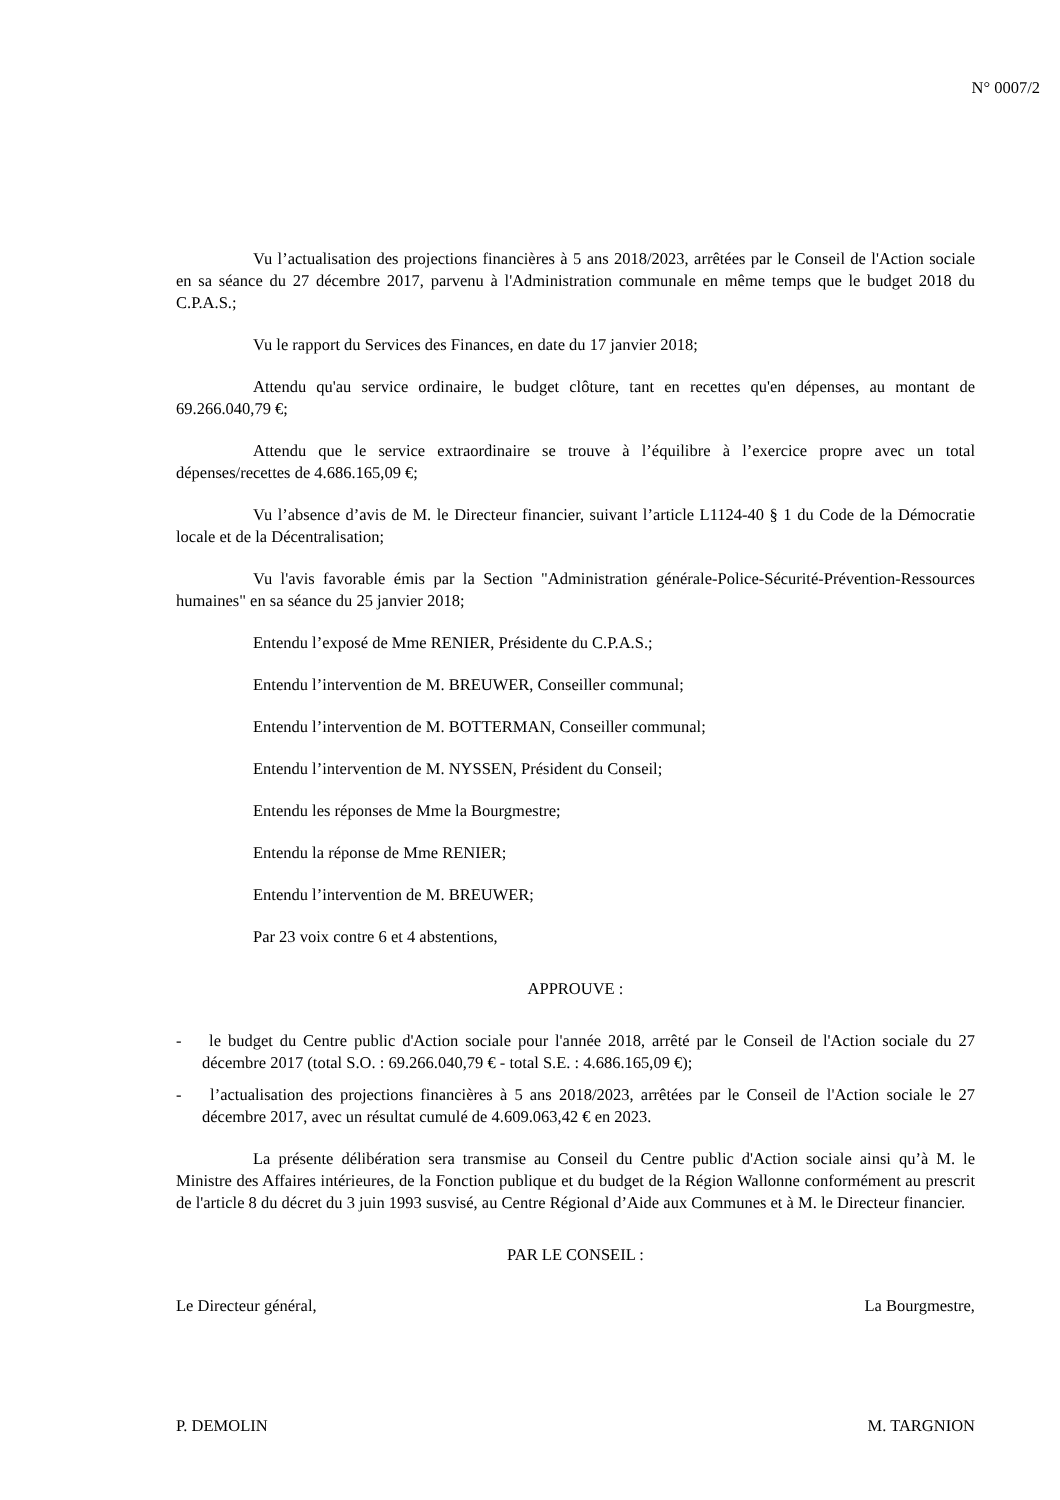N° 0007/2
Vu l’actualisation des projections financières à 5 ans 2018/2023, arrêtées par le Conseil de l'Action sociale en sa séance du 27 décembre 2017, parvenu à l'Administration communale en même temps que le budget 2018 du C.P.A.S.;
Vu le rapport du Services des Finances, en date du 17 janvier 2018;
Attendu qu'au service ordinaire, le budget clôture, tant en recettes qu'en dépenses, au montant de 69.266.040,79 €;
Attendu que le service extraordinaire se trouve à l’équilibre à l’exercice propre avec un total dépenses/recettes de 4.686.165,09 €;
Vu l’absence d’avis de M. le Directeur financier, suivant l’article L1124-40 § 1 du Code de la Démocratie locale et de la Décentralisation;
Vu l'avis favorable émis par la Section "Administration générale-Police-Sécurité-Prévention-Ressources humaines" en sa séance du 25 janvier 2018;
Entendu l’exposé de Mme RENIER, Présidente du C.P.A.S.;
Entendu l’intervention de M. BREUWER, Conseiller communal;
Entendu l’intervention de M. BOTTERMAN, Conseiller communal;
Entendu l’intervention de M. NYSSEN, Président du Conseil;
Entendu les réponses de Mme la Bourgmestre;
Entendu la réponse de Mme RENIER;
Entendu l’intervention de M. BREUWER;
Par 23 voix contre 6 et 4 abstentions,
APPROUVE :
- le budget du Centre public d'Action sociale pour l'année 2018, arrêté par le Conseil de l'Action sociale du 27 décembre 2017 (total S.O. : 69.266.040,79 € - total S.E. : 4.686.165,09 €);
- l’actualisation des projections financières à 5 ans 2018/2023, arrêtées par le Conseil de l'Action sociale le 27 décembre 2017, avec un résultat cumulé de 4.609.063,42 € en 2023.
La présente délibération sera transmise au Conseil du Centre public d'Action sociale ainsi qu’à M. le Ministre des Affaires intérieures, de la Fonction publique et du budget de la Région Wallonne conformément au prescrit de l'article 8 du décret du 3 juin 1993 susvisé, au Centre Régional d’Aide aux Communes et à M. le Directeur financier.
PAR LE CONSEIL :
Le Directeur général, La Bourgmestre,
P. DEMOLIN M. TARGNION